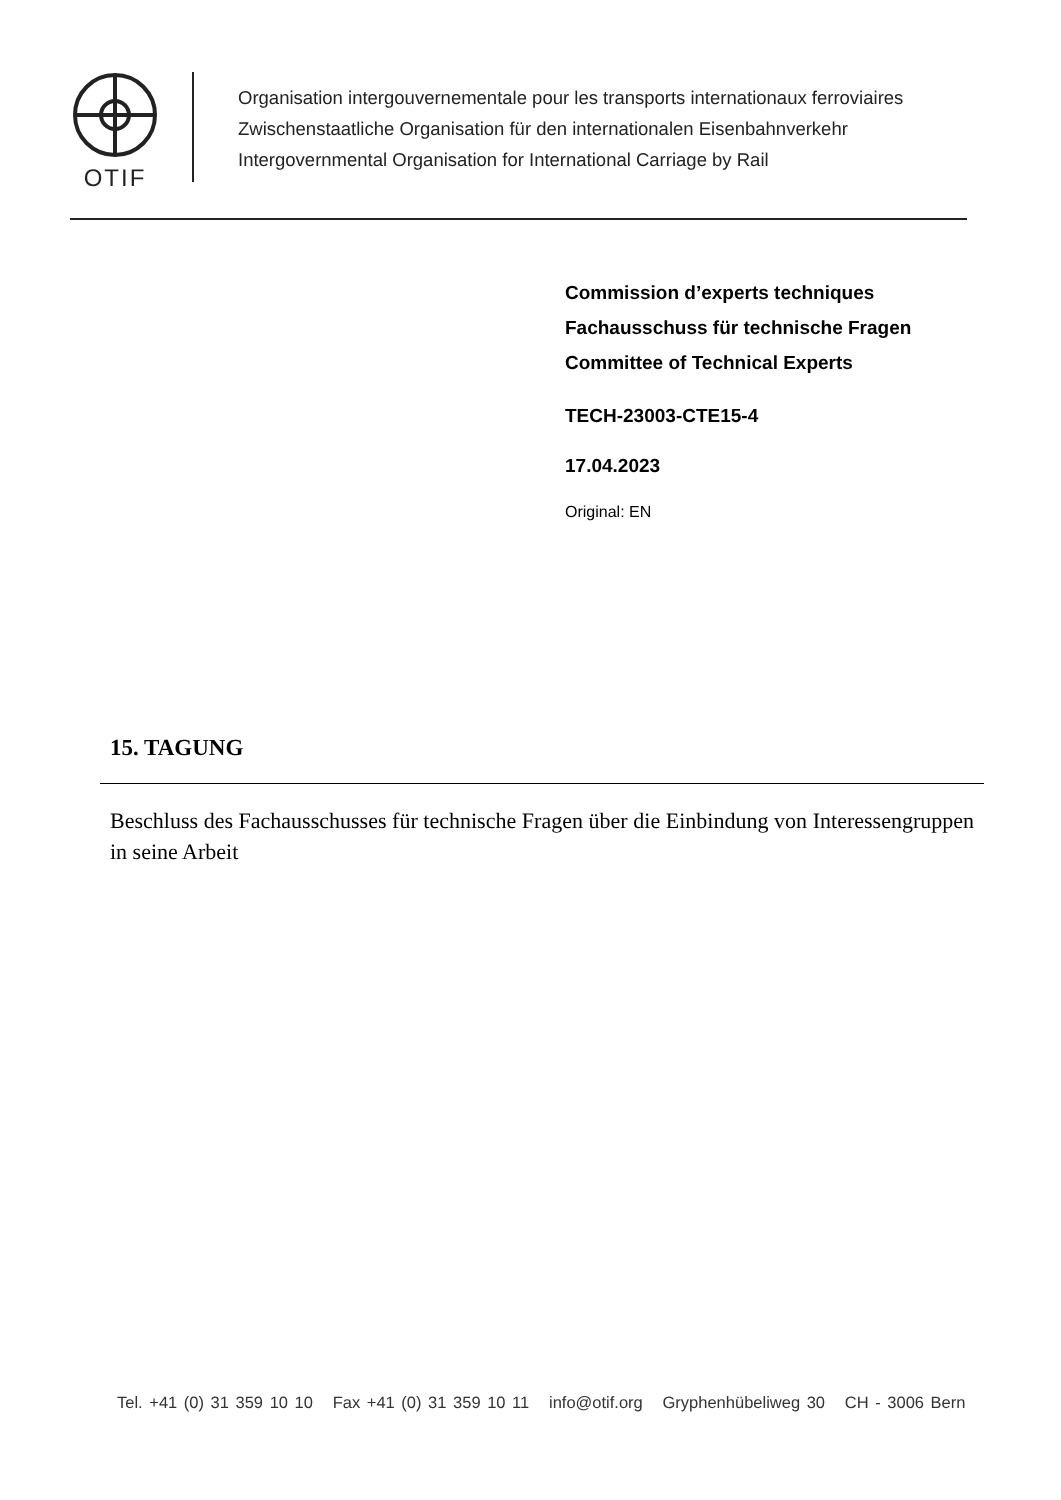OTIF
Organisation intergouvernementale pour les transports internationaux ferroviaires
Zwischenstaatliche Organisation für den internationalen Eisenbahnverkehr
Intergovernmental Organisation for International Carriage by Rail
Commission d’experts techniques
Fachausschuss für technische Fragen
Committee of Technical Experts
TECH-23003-CTE15-4
17.04.2023
Original: EN
15. TAGUNG
Beschluss des Fachausschusses für technische Fragen über die Einbindung von Interessengruppen in seine Arbeit
Tel. +41 (0) 31 359 10 10 Fax +41 (0) 31 359 10 11 info@otif.org Gryphenhübeliweg 30 CH - 3006 Bern